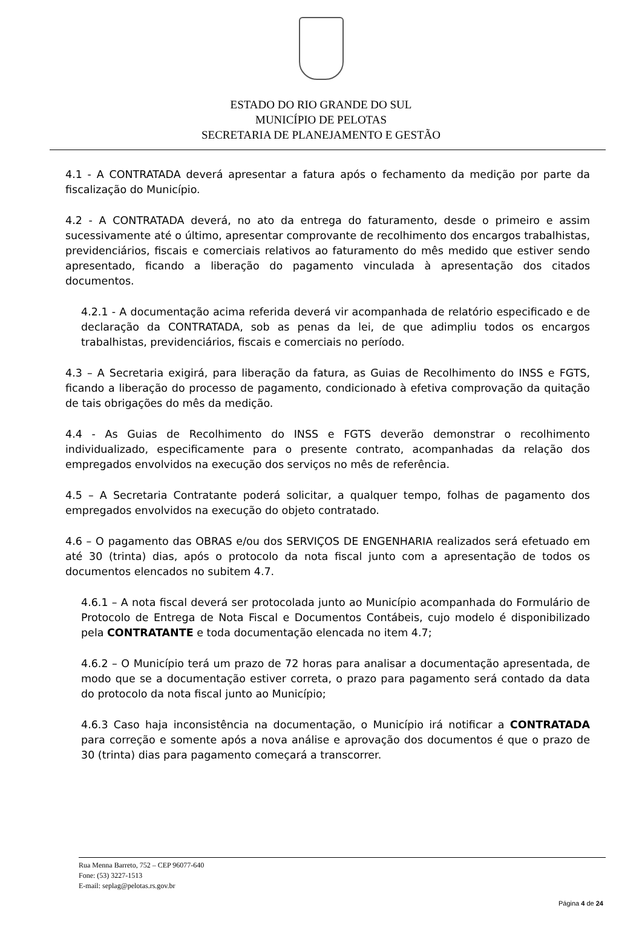ESTADO DO RIO GRANDE DO SUL
MUNICÍPIO DE PELOTAS
SECRETARIA DE PLANEJAMENTO E GESTÃO
4.1 - A CONTRATADA deverá apresentar a fatura após o fechamento da medição por parte da fiscalização do Município.
4.2 - A CONTRATADA deverá, no ato da entrega do faturamento, desde o primeiro e assim sucessivamente até o último, apresentar comprovante de recolhimento dos encargos trabalhistas, previdenciários, fiscais e comerciais relativos ao faturamento do mês medido que estiver sendo apresentado, ficando a liberação do pagamento vinculada à apresentação dos citados documentos.
4.2.1 - A documentação acima referida deverá vir acompanhada de relatório especificado e de declaração da CONTRATADA, sob as penas da lei, de que adimpliu todos os encargos trabalhistas, previdenciários, fiscais e comerciais no período.
4.3 – A Secretaria exigirá, para liberação da fatura, as Guias de Recolhimento do INSS e FGTS, ficando a liberação do processo de pagamento, condicionado à efetiva comprovação da quitação de tais obrigações do mês da medição.
4.4 - As Guias de Recolhimento do INSS e FGTS deverão demonstrar o recolhimento individualizado, especificamente para o presente contrato, acompanhadas da relação dos empregados envolvidos na execução dos serviços no mês de referência.
4.5 – A Secretaria Contratante poderá solicitar, a qualquer tempo, folhas de pagamento dos empregados envolvidos na execução do objeto contratado.
4.6 – O pagamento das OBRAS e/ou dos SERVIÇOS DE ENGENHARIA realizados será efetuado em até 30 (trinta) dias, após o protocolo da nota fiscal junto com a apresentação de todos os documentos elencados no subitem 4.7.
4.6.1 – A nota fiscal deverá ser protocolada junto ao Município acompanhada do Formulário de Protocolo de Entrega de Nota Fiscal e Documentos Contábeis, cujo modelo é disponibilizado pela CONTRATANTE e toda documentação elencada no item 4.7;
4.6.2 – O Município terá um prazo de 72 horas para analisar a documentação apresentada, de modo que se a documentação estiver correta, o prazo para pagamento será contado da data do protocolo da nota fiscal junto ao Município;
4.6.3 Caso haja inconsistência na documentação, o Município irá notificar a CONTRATADA para correção e somente após a nova análise e aprovação dos documentos é que o prazo de 30 (trinta) dias para pagamento começará a transcorrer.
Rua Menna Barreto, 752 – CEP 96077-640
Fone: (53) 3227-1513
E-mail: seplag@pelotas.rs.gov.br
Página 4 de 24